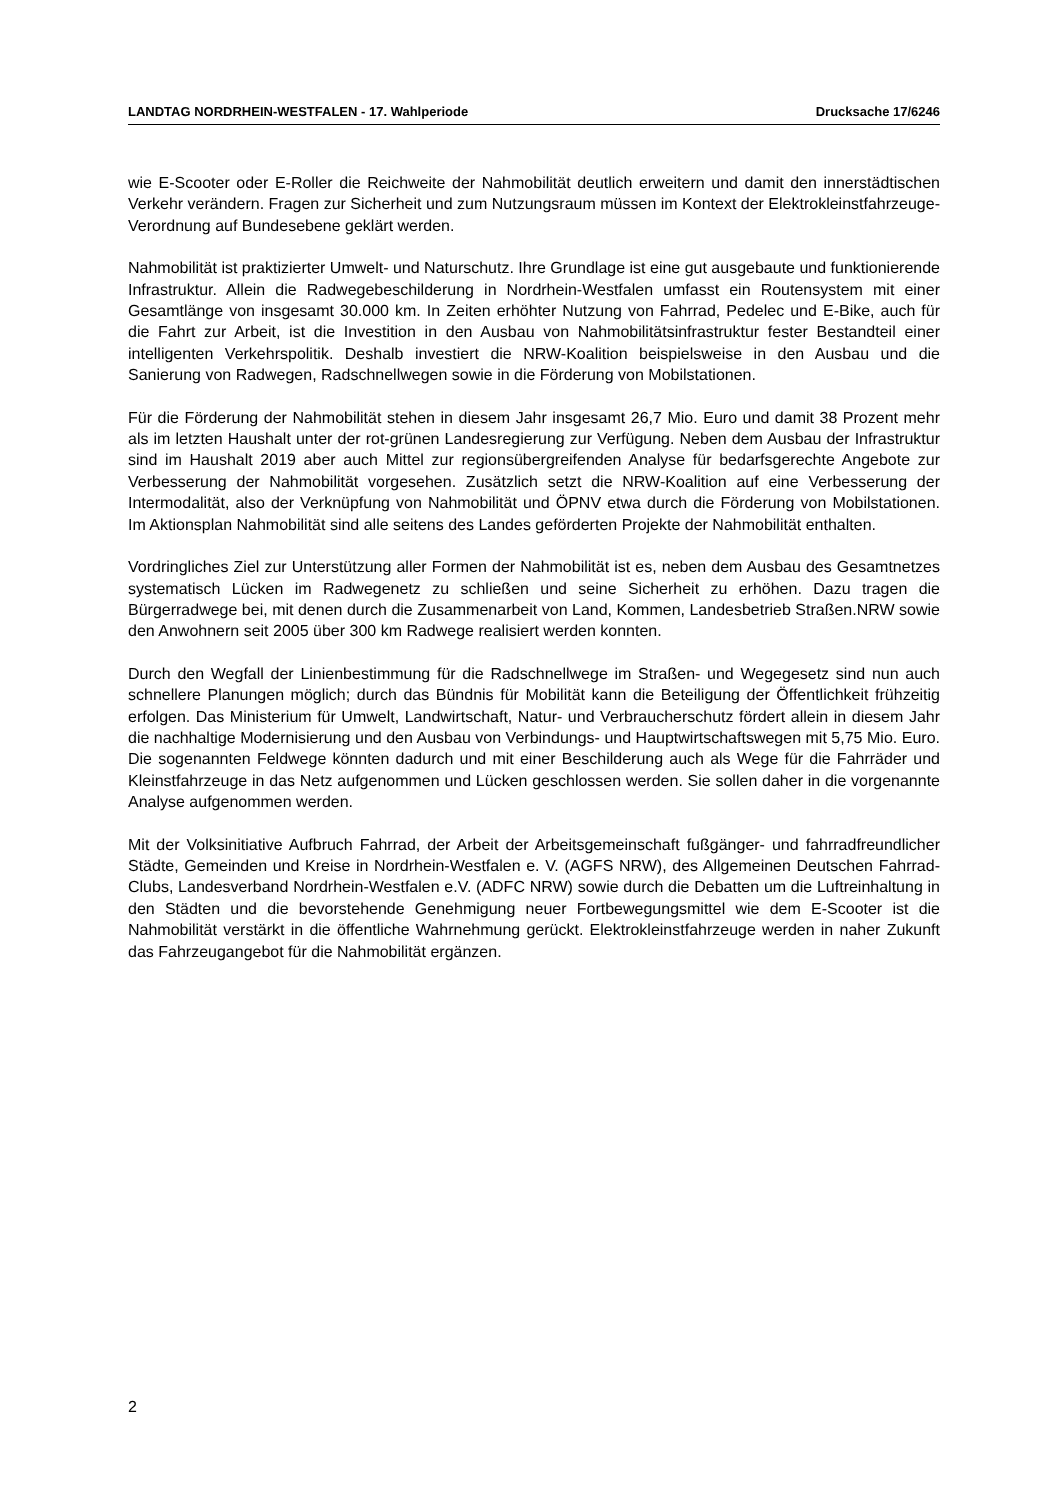LANDTAG NORDRHEIN-WESTFALEN - 17. Wahlperiode Drucksache 17/6246
wie E-Scooter oder E-Roller die Reichweite der Nahmobilität deutlich erweitern und damit den innerstädtischen Verkehr verändern. Fragen zur Sicherheit und zum Nutzungsraum müssen im Kontext der Elektrokleinstfahrzeuge-Verordnung auf Bundesebene geklärt werden.
Nahmobilität ist praktizierter Umwelt- und Naturschutz. Ihre Grundlage ist eine gut ausgebaute und funktionierende Infrastruktur. Allein die Radwegebeschilderung in Nordrhein-Westfalen umfasst ein Routensystem mit einer Gesamtlänge von insgesamt 30.000 km. In Zeiten erhöhter Nutzung von Fahrrad, Pedelec und E-Bike, auch für die Fahrt zur Arbeit, ist die Investition in den Ausbau von Nahmobilitätsinfrastruktur fester Bestandteil einer intelligenten Verkehrspolitik. Deshalb investiert die NRW-Koalition beispielsweise in den Ausbau und die Sanierung von Radwegen, Radschnellwegen sowie in die Förderung von Mobilstationen.
Für die Förderung der Nahmobilität stehen in diesem Jahr insgesamt 26,7 Mio. Euro und damit 38 Prozent mehr als im letzten Haushalt unter der rot-grünen Landesregierung zur Verfügung. Neben dem Ausbau der Infrastruktur sind im Haushalt 2019 aber auch Mittel zur regionsübergreifenden Analyse für bedarfsgerechte Angebote zur Verbesserung der Nahmobilität vorgesehen. Zusätzlich setzt die NRW-Koalition auf eine Verbesserung der Intermodalität, also der Verknüpfung von Nahmobilität und ÖPNV etwa durch die Förderung von Mobilstationen. Im Aktionsplan Nahmobilität sind alle seitens des Landes geförderten Projekte der Nahmobilität enthalten.
Vordringliches Ziel zur Unterstützung aller Formen der Nahmobilität ist es, neben dem Ausbau des Gesamtnetzes systematisch Lücken im Radwegenetz zu schließen und seine Sicherheit zu erhöhen. Dazu tragen die Bürgerradwege bei, mit denen durch die Zusammenarbeit von Land, Kommen, Landesbetrieb Straßen.NRW sowie den Anwohnern seit 2005 über 300 km Radwege realisiert werden konnten.
Durch den Wegfall der Linienbestimmung für die Radschnellwege im Straßen- und Wegegesetz sind nun auch schnellere Planungen möglich; durch das Bündnis für Mobilität kann die Beteiligung der Öffentlichkeit frühzeitig erfolgen. Das Ministerium für Umwelt, Landwirtschaft, Natur- und Verbraucherschutz fördert allein in diesem Jahr die nachhaltige Modernisierung und den Ausbau von Verbindungs- und Hauptwirtschaftswegen mit 5,75 Mio. Euro. Die sogenannten Feldwege könnten dadurch und mit einer Beschilderung auch als Wege für die Fahrräder und Kleinstfahrzeuge in das Netz aufgenommen und Lücken geschlossen werden. Sie sollen daher in die vorgenannte Analyse aufgenommen werden.
Mit der Volksinitiative Aufbruch Fahrrad, der Arbeit der Arbeitsgemeinschaft fußgänger- und fahrradfreundlicher Städte, Gemeinden und Kreise in Nordrhein-Westfalen e. V. (AGFS NRW), des Allgemeinen Deutschen Fahrrad-Clubs, Landesverband Nordrhein-Westfalen e.V. (ADFC NRW) sowie durch die Debatten um die Luftreinhaltung in den Städten und die bevorstehende Genehmigung neuer Fortbewegungsmittel wie dem E-Scooter ist die Nahmobilität verstärkt in die öffentliche Wahrnehmung gerückt. Elektrokleinstfahrzeuge werden in naher Zukunft das Fahrzeugangebot für die Nahmobilität ergänzen.
2